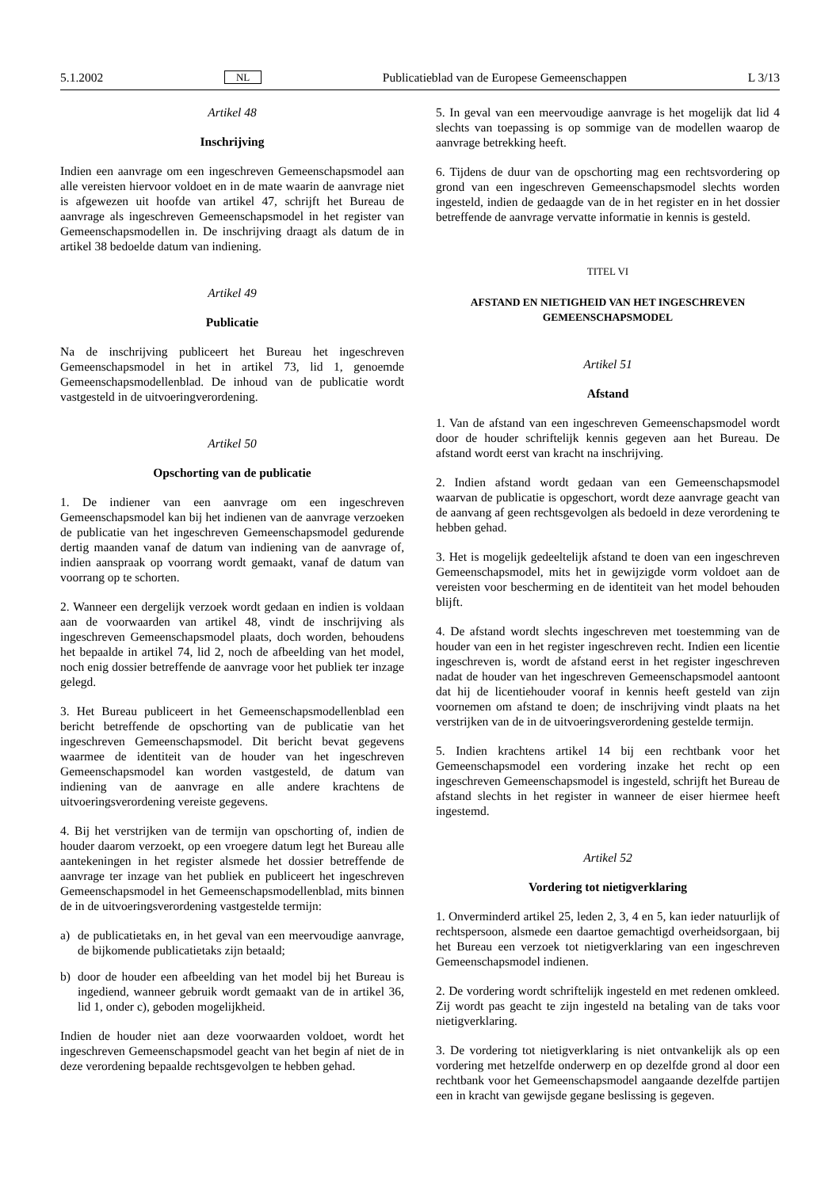5.1.2002 NL Publicatieblad van de Europese Gemeenschappen L 3/13
Artikel 48
Inschrijving
Indien een aanvrage om een ingeschreven Gemeenschapsmodel aan alle vereisten hiervoor voldoet en in de mate waarin de aanvrage niet is afgewezen uit hoofde van artikel 47, schrijft het Bureau de aanvrage als ingeschreven Gemeenschapsmodel in het register van Gemeenschapsmodellen in. De inschrijving draagt als datum de in artikel 38 bedoelde datum van indiening.
Artikel 49
Publicatie
Na de inschrijving publiceert het Bureau het ingeschreven Gemeenschapsmodel in het in artikel 73, lid 1, genoemde Gemeenschapsmodellenblad. De inhoud van de publicatie wordt vastgesteld in de uitvoeringverordening.
Artikel 50
Opschorting van de publicatie
1. De indiener van een aanvrage om een ingeschreven Gemeenschapsmodel kan bij het indienen van de aanvrage verzoeken de publicatie van het ingeschreven Gemeenschapsmodel gedurende dertig maanden vanaf de datum van indiening van de aanvrage of, indien aanspraak op voorrang wordt gemaakt, vanaf de datum van voorrang op te schorten.
2. Wanneer een dergelijk verzoek wordt gedaan en indien is voldaan aan de voorwaarden van artikel 48, vindt de inschrijving als ingeschreven Gemeenschapsmodel plaats, doch worden, behoudens het bepaalde in artikel 74, lid 2, noch de afbeelding van het model, noch enig dossier betreffende de aanvrage voor het publiek ter inzage gelegd.
3. Het Bureau publiceert in het Gemeenschapsmodellenblad een bericht betreffende de opschorting van de publicatie van het ingeschreven Gemeenschapsmodel. Dit bericht bevat gegevens waarmee de identiteit van de houder van het ingeschreven Gemeenschapsmodel kan worden vastgesteld, de datum van indiening van de aanvrage en alle andere krachtens de uitvoeringsverordening vereiste gegevens.
4. Bij het verstrijken van de termijn van opschorting of, indien de houder daarom verzoekt, op een vroegere datum legt het Bureau alle aantekeningen in het register alsmede het dossier betreffende de aanvrage ter inzage van het publiek en publiceert het ingeschreven Gemeenschapsmodel in het Gemeenschapsmodellenblad, mits binnen de in de uitvoeringsverordening vastgestelde termijn:
a) de publicatietaks en, in het geval van een meervoudige aanvrage, de bijkomende publicatietaks zijn betaald;
b) door de houder een afbeelding van het model bij het Bureau is ingediend, wanneer gebruik wordt gemaakt van de in artikel 36, lid 1, onder c), geboden mogelijkheid.
Indien de houder niet aan deze voorwaarden voldoet, wordt het ingeschreven Gemeenschapsmodel geacht van het begin af niet de in deze verordening bepaalde rechtsgevolgen te hebben gehad.
5. In geval van een meervoudige aanvrage is het mogelijk dat lid 4 slechts van toepassing is op sommige van de modellen waarop de aanvrage betrekking heeft.
6. Tijdens de duur van de opschorting mag een rechtsvordering op grond van een ingeschreven Gemeenschapsmodel slechts worden ingesteld, indien de gedaagde van de in het register en in het dossier betreffende de aanvrage vervatte informatie in kennis is gesteld.
TITEL VI
AFSTAND EN NIETIGHEID VAN HET INGESCHREVEN GEMEENSCHAPSMODEL
Artikel 51
Afstand
1. Van de afstand van een ingeschreven Gemeenschapsmodel wordt door de houder schriftelijk kennis gegeven aan het Bureau. De afstand wordt eerst van kracht na inschrijving.
2. Indien afstand wordt gedaan van een Gemeenschapsmodel waarvan de publicatie is opgeschort, wordt deze aanvrage geacht van de aanvang af geen rechtsgevolgen als bedoeld in deze verordening te hebben gehad.
3. Het is mogelijk gedeeltelijk afstand te doen van een ingeschreven Gemeenschapsmodel, mits het in gewijzigde vorm voldoet aan de vereisten voor bescherming en de identiteit van het model behouden blijft.
4. De afstand wordt slechts ingeschreven met toestemming van de houder van een in het register ingeschreven recht. Indien een licentie ingeschreven is, wordt de afstand eerst in het register ingeschreven nadat de houder van het ingeschreven Gemeenschapsmodel aantoont dat hij de licentiehouder vooraf in kennis heeft gesteld van zijn voornemen om afstand te doen; de inschrijving vindt plaats na het verstrijken van de in de uitvoeringsverordening gestelde termijn.
5. Indien krachtens artikel 14 bij een rechtbank voor het Gemeenschapsmodel een vordering inzake het recht op een ingeschreven Gemeenschapsmodel is ingesteld, schrijft het Bureau de afstand slechts in het register in wanneer de eiser hiermee heeft ingestemd.
Artikel 52
Vordering tot nietigverklaring
1. Onverminderd artikel 25, leden 2, 3, 4 en 5, kan ieder natuurlijk of rechtspersoon, alsmede een daartoe gemachtigd overheidsorgaan, bij het Bureau een verzoek tot nietigverklaring van een ingeschreven Gemeenschapsmodel indienen.
2. De vordering wordt schriftelijk ingesteld en met redenen omkleed. Zij wordt pas geacht te zijn ingesteld na betaling van de taks voor nietigverklaring.
3. De vordering tot nietigverklaring is niet ontvankelijk als op een vordering met hetzelfde onderwerp en op dezelfde grond al door een rechtbank voor het Gemeenschapsmodel aangaande dezelfde partijen een in kracht van gewijsde gegane beslissing is gegeven.